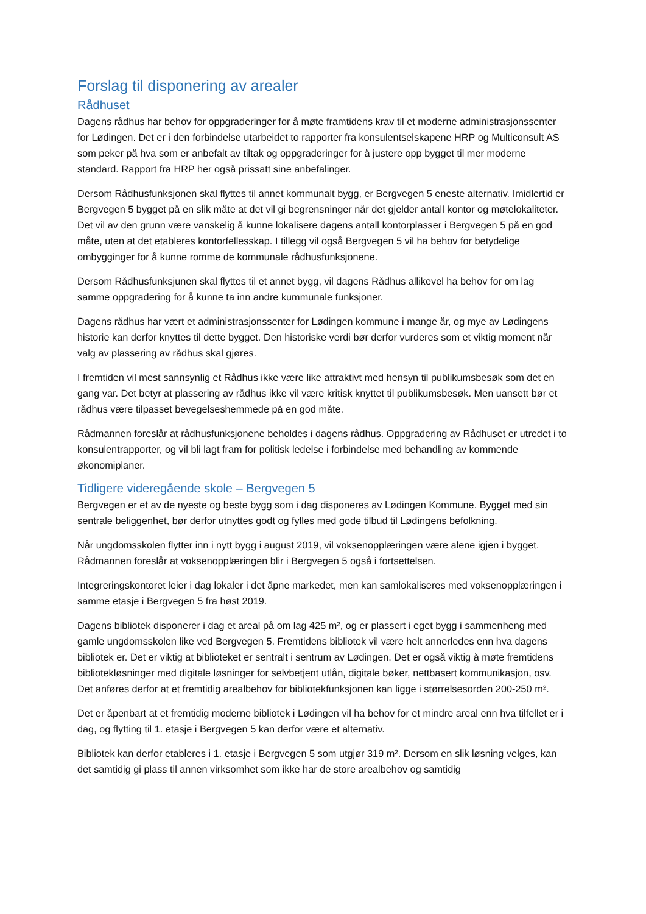Forslag til disponering av arealer
Rådhuset
Dagens rådhus har behov for oppgraderinger for å møte framtidens krav til et moderne administrasjonssenter for Lødingen. Det er i den forbindelse utarbeidet to rapporter fra konsulentselskapene HRP og Multiconsult AS som peker på hva som er anbefalt av tiltak og oppgraderinger for å justere opp bygget til mer moderne standard. Rapport fra HRP her også prissatt sine anbefalinger.
Dersom Rådhusfunksjonen skal flyttes til annet kommunalt bygg, er Bergvegen 5 eneste alternativ. Imidlertid er Bergvegen 5 bygget på en slik måte at det vil gi begrensninger når det gjelder antall kontor og møtelokaliteter. Det vil av den grunn være vanskelig å kunne lokalisere dagens antall kontorplasser i Bergvegen 5 på en god måte, uten at det etableres kontorfellesskap. I tillegg vil også Bergvegen 5 vil ha behov for betydelige ombygginger for å kunne romme de kommunale rådhusfunksjonene.
Dersom Rådhusfunksjunen skal flyttes til et annet bygg, vil dagens Rådhus allikevel ha behov for om lag samme oppgradering for å kunne ta inn andre kummunale funksjoner.
Dagens rådhus har vært et administrasjonssenter for Lødingen kommune i mange år, og mye av Lødingens historie kan derfor knyttes til dette bygget. Den historiske verdi bør derfor vurderes som et viktig moment når valg av plassering av rådhus skal gjøres.
I fremtiden vil mest sannsynlig et Rådhus ikke være like attraktivt med hensyn til publikumsbesøk som det en gang var. Det betyr at plassering av rådhus ikke vil være kritisk knyttet til publikumsbesøk. Men uansett bør et rådhus være tilpasset bevegelseshemmede på en god måte.
Rådmannen foreslår at rådhusfunksjonene beholdes i dagens rådhus. Oppgradering av Rådhuset er utredet i to konsulentrapporter, og vil bli lagt fram for politisk ledelse i forbindelse med behandling av kommende økonomiplaner.
Tidligere videregående skole – Bergvegen 5
Bergvegen er et av de nyeste og beste bygg som i dag disponeres av Lødingen Kommune. Bygget med sin sentrale beliggenhet, bør derfor utnyttes godt og fylles med gode tilbud til Lødingens befolkning.
Når ungdomsskolen flytter inn i nytt bygg i august 2019, vil voksenopplæringen være alene igjen i bygget. Rådmannen foreslår at voksenopplæringen blir i Bergvegen 5 også i fortsettelsen.
Integreringskontoret leier i dag lokaler i det åpne markedet, men kan samlokaliseres med voksenopplæringen i samme etasje i Bergvegen 5 fra høst 2019.
Dagens bibliotek disponerer i dag et areal på om lag 425 m², og er plassert i eget bygg i sammenheng med gamle ungdomsskolen like ved Bergvegen 5. Fremtidens bibliotek vil være helt annerledes enn hva dagens bibliotek er. Det er viktig at biblioteket er sentralt i sentrum av Lødingen. Det er også viktig å møte fremtidens bibliotekløsninger med digitale løsninger for selvbetjent utlån, digitale bøker, nettbasert kommunikasjon, osv. Det anføres derfor at et fremtidig arealbehov for bibliotekfunksjonen kan ligge i størrelsesorden 200-250 m².
Det er åpenbart at et fremtidig moderne bibliotek i Lødingen vil ha behov for et mindre areal enn hva tilfellet er i dag, og flytting til 1. etasje i Bergvegen 5 kan derfor være et alternativ.
Bibliotek kan derfor etableres i 1. etasje i Bergvegen 5 som utgjør 319 m². Dersom en slik løsning velges, kan det samtidig gi plass til annen virksomhet som ikke har de store arealbehov og samtidig